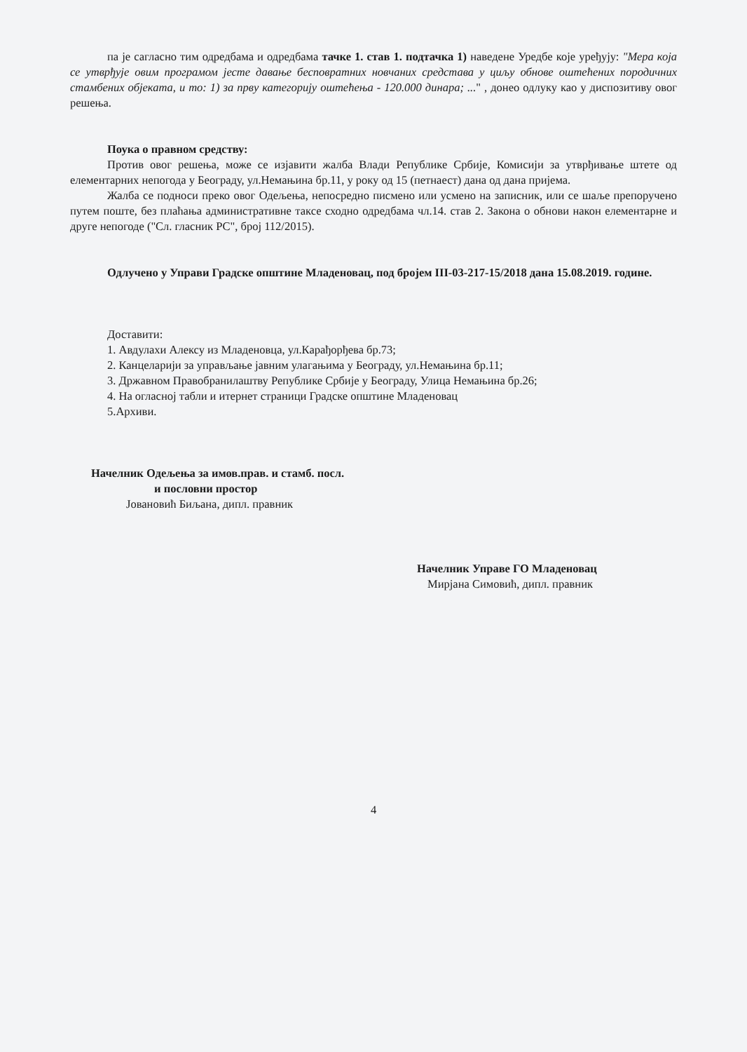па је сагласно тим одредбама и одредбама тачке 1. став 1. подтачка 1) наведене Уредбе које уређују: "Мера која се утврђује овим програмом јесте давање бесповратних новчаних средстава у циљу обнове оштећених породичних стамбених објеката, и то: 1) за прву категорију оштећења - 120.000 динара; ..." , донео одлуку као у диспозитиву овог решења.
Поука о правном средству:
Против овог решења, може се изјавити жалба Влади Републике Србије, Комисији за утврђивање штете од елементарних непогода у Београду, ул.Немањина бр.11, у року од 15 (петнаест) дана од дана пријема.
Жалба се подноси преко овог Одељења, непосредно писмено или усмено на записник, или се шаље препоручено путем поште, без плаћања административне таксе сходно одредбама чл.14. став 2. Закона о обнови након елементарне и друге непогоде ("Сл. гласник РС", број 112/2015).
Одлучено у Управи Градске општине Младеновац, под бројем III-03-217-15/2018 дана 15.08.2019. године.
Доставити:
1. Авдулахи Алексу из Младеновца, ул.Карађорђева бр.73;
2. Канцеларији за управљање јавним улагањима у Београду, ул.Немањина бр.11;
3. Државном Правобранилаштву Републике Србије у Београду, Улица Немањина бр.26;
4. На огласној табли и итернет страници Градске општине Младеновац
5.Архиви.
Начелник Одељења за имов.прав. и стамб. посл.
и пословни простор
Јовановић Биљана, дипл. правник
Начелник Управе ГО Младеновац
Мирјана Симовић, дипл. правник
4